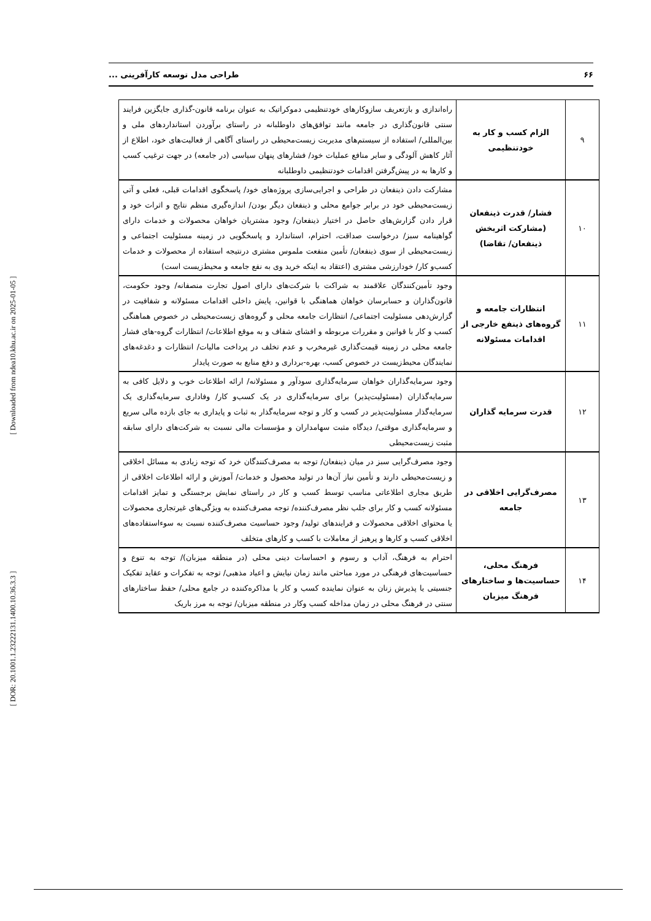[ DOR: 20.1001.1.23222131.1400.10.36.3.3 ] [ Downloaded from ndea10.khu.ac.ir on 2025-01-05 ]
۶۶ طراحی مدل توسعه کارآفرینی ...
| ۹ | الزام کسب و کار به خودتنظیمی | راه‌اندازی و بازتعریف سازوکارهای خودتنظیمی دموکراتیک به عنوان برنامه قانون-گذاری جایگزین فرایند سنتی قانون‌گذاری در جامعه مانند توافق‌های داوطلبانه در راستای برآوردن استانداردهای ملی و بین‌المللی/ استفاده از سیستم‌های مدیریت زیست‌محیطی در راستای آگاهی از فعالیت‌های خود، اطلاع از آثار کاهش آلودگی و سایر منافع عملیات خود/ فشارهای پنهان سیاسی (در جامعه) در جهت ترغیب کسب و کارها به در پیش‌گرفتن اقدامات خودتنظیمی داوطلبانه |
| ۱۰ | فشار/ قدرت ذینفعان (مشارکت اثربخش ذینفعان/ تقاضا) | مشارکت دادن ذینفعان در طراحی و اجرایی‌سازی پروژه‌های خود/ پاسخگوی اقدامات قبلی، فعلی و آتی زیست‌محیطی خود در برابر جوامع محلی و ذینفعان دیگر بودن/ اندازه‌گیری منظم نتایج و اثرات خود و قرار دادن گزارش‌های حاصل در اختیار ذینفعان/ وجود مشتریان خواهان محصولات و خدمات دارای گواهینامه سبز/ درخواست صداقت، احترام، استاندارد و پاسخگویی در زمینه مسئولیت اجتماعی و زیست‌محیطی از سوی ذینفعان/ تأمین منفعت ملموس مشتری درنتیجه استفاده از محصولات و خدمات کسب‌و کار/ خودارزشی مشتری (اعتقاد به اینکه خرید وی به نفع جامعه و محیط‌زیست است) |
| ۱۱ | انتظارات جامعه و گروه‌های ذینفع خارجی از اقدامات مسئولانه | وجود تأمین‌کنندگان علاقمند به شراکت با شرکت‌های دارای اصول تجارت منصفانه/ وجود حکومت، قانون‌گذاران و حسابرسان خواهان هماهنگی با قوانین، پایش داخلی اقدامات مسئولانه و شفافیت در گزارش‌دهی مسئولیت اجتماعی/ انتظارات جامعه محلی و گروه‌های زیست‌محیطی در خصوص هماهنگی کسب و کار با قوانین و مقررات مربوطه و افشای شفاف و به موقع اطلاعات/ انتظارات گروه-های فشار جامعه محلی در زمینه قیمت‌گذاری غیرمخرب و عدم تخلف در پرداخت مالیات/ انتظارات و دغدغه‌های نمایندگان محیط‌زیست در خصوص کسب، بهره-برداری و دفع منابع به صورت پایدار |
| ۱۲ | قدرت سرمایه گذاران | وجود سرمایه‌گذاران خواهان سرمایه‌گذاری سودآور و مسئولانه/ ارائه اطلاعات خوب و دلایل کافی به سرمایه‌گذاران (مسئولیت‌پذیر) برای سرمایه‌گذاری در یک کسب‌و کار/ وفاداری سرمایه‌گذاری یک سرمایه‌گذار مسئولیت‌پذیر در کسب و کار و توجه سرمایه‌گذار به ثبات و پایداری به جای بازده مالی سریع و سرمایه‌گذاری موقتی/ دیدگاه مثبت سهامداران و مؤسسات مالی نسبت به شرکت‌های دارای سابقه مثبت زیست‌محیطی |
| ۱۳ | مصرف‌گرایی اخلاقی در جامعه | وجود مصرف‌گرایی سبز در میان ذینفعان/ توجه به مصرف‌کنندگان خرد که توجه زیادی به مسائل اخلاقی و زیست‌محیطی دارند و تأمین نیاز آن‌ها در تولید محصول و خدمات/ آموزش و ارائه اطلاعات اخلاقی از طریق مجاری اطلاعاتی مناسب توسط کسب و کار در راستای نمایش برجستگی و تمایز اقدامات مسئولانه کسب و کار برای جلب نظر مصرف‌کننده/ توجه مصرف‌کننده به ویژگی‌های غیرتجاری محصولات یا محتوای اخلاقی محصولات و فرایندهای تولید/ وجود حساسیت مصرف‌کننده نسبت به سوءاستفاده‌های اخلاقی کسب و کارها و پرهیز از معاملات با کسب و کارهای متخلف |
| ۱۴ | فرهنگ محلی، حساسیت‌ها و ساختارهای فرهنگ میزبان | احترام به فرهنگ، آداب و رسوم و احساسات دینی محلی (در منطقه میزبان)/ توجه به تنوع و حساسیت‌های فرهنگی در مورد مباحثی مانند زمان نیایش و اعیاد مذهبی/ توجه به تفکرات و عقاید تفکیک جنسیتی یا پذیرش زنان به عنوان نماینده کسب و کار یا مذاکره‌کننده در جامع محلی/ حفظ ساختارهای سنتی در فرهنگ محلی در زمان مداخله کسب وکار در منطقه میزبان/ توجه به مرز باریک |